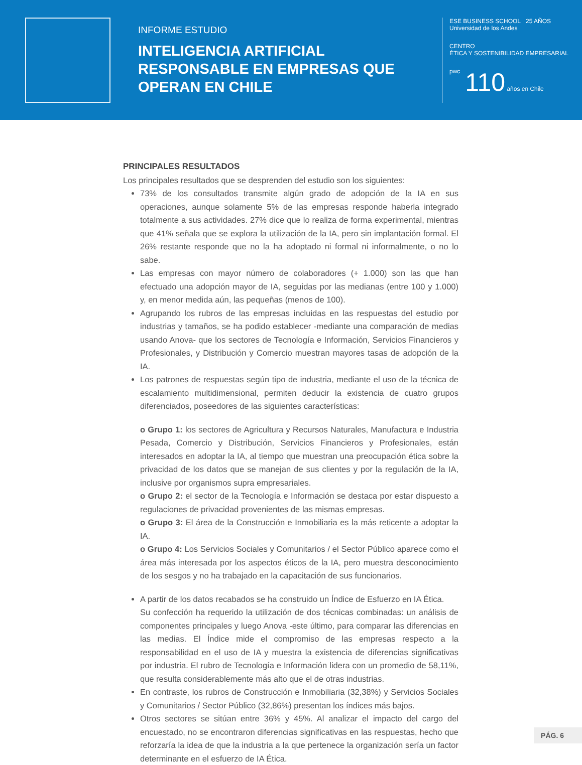INFORME ESTUDIO
INTELIGENCIA ARTIFICIAL RESPONSABLE EN EMPRESAS QUE OPERAN EN CHILE
ESE BUSINESS SCHOOL
Universidad de los Andes
25 AÑOS
CENTRO
ÉTICA Y SOSTENIBILIDAD EMPRESARIAL
pwc
110 años en Chile
PRINCIPALES RESULTADOS
Los principales resultados que se desprenden del estudio son los siguientes:
73% de los consultados transmite algún grado de adopción de la IA en sus operaciones, aunque solamente 5% de las empresas responde haberla integrado totalmente a sus actividades. 27% dice que lo realiza de forma experimental, mientras que 41% señala que se explora la utilización de la IA, pero sin implantación formal. El 26% restante responde que no la ha adoptado ni formal ni informalmente, o no lo sabe.
Las empresas con mayor número de colaboradores (+ 1.000) son las que han efectuado una adopción mayor de IA, seguidas por las medianas (entre 100 y 1.000) y, en menor medida aún, las pequeñas (menos de 100).
Agrupando los rubros de las empresas incluidas en las respuestas del estudio por industrias y tamaños, se ha podido establecer -mediante una comparación de medias usando Anova- que los sectores de Tecnología e Información, Servicios Financieros y Profesionales, y Distribución y Comercio muestran mayores tasas de adopción de la IA.
Los patrones de respuestas según tipo de industria, mediante el uso de la técnica de escalamiento multidimensional, permiten deducir la existencia de cuatro grupos diferenciados, poseedores de las siguientes características:
o Grupo 1: los sectores de Agricultura y Recursos Naturales, Manufactura e Industria Pesada, Comercio y Distribución, Servicios Financieros y Profesionales, están interesados en adoptar la IA, al tiempo que muestran una preocupación ética sobre la privacidad de los datos que se manejan de sus clientes y por la regulación de la IA, inclusive por organismos supra empresariales.
o Grupo 2: el sector de la Tecnología e Información se destaca por estar dispuesto a regulaciones de privacidad provenientes de las mismas empresas.
o Grupo 3: El área de la Construcción e Inmobiliaria es la más reticente a adoptar la IA.
o Grupo 4: Los Servicios Sociales y Comunitarios / el Sector Público aparece como el área más interesada por los aspectos éticos de la IA, pero muestra desconocimiento de los sesgos y no ha trabajado en la capacitación de sus funcionarios.
A partir de los datos recabados se ha construido un Índice de Esfuerzo en IA Ética.
Su confección ha requerido la utilización de dos técnicas combinadas: un análisis de componentes principales y luego Anova -este último, para comparar las diferencias en las medias. El Índice mide el compromiso de las empresas respecto a la responsabilidad en el uso de IA y muestra la existencia de diferencias significativas por industria. El rubro de Tecnología e Información lidera con un promedio de 58,11%, que resulta considerablemente más alto que el de otras industrias.
En contraste, los rubros de Construcción e Inmobiliaria (32,38%) y Servicios Sociales y Comunitarios / Sector Público (32,86%) presentan los índices más bajos.
Otros sectores se sitúan entre 36% y 45%. Al analizar el impacto del cargo del encuestado, no se encontraron diferencias significativas en las respuestas, hecho que reforzaría la idea de que la industria a la que pertenece la organización sería un factor determinante en el esfuerzo de IA Ética.
PÁG. 6